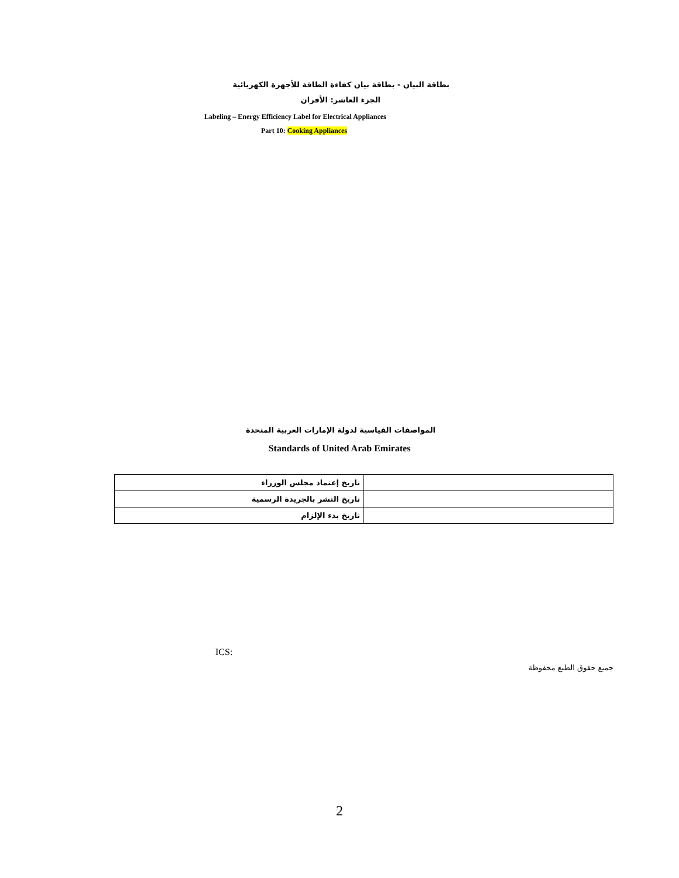بطاقة البيان - بطاقة بيان كفاءة الطاقة للأجهزة الكهربائية
الجزء العاشر: الأفران
Labeling – Energy Efficiency Label for Electrical Appliances
Part 10: Cooking Appliances
المواصفات القياسية لدولة الإمارات العربية المتحدة
Standards of United Arab Emirates
| تاريخ إعتماد مجلس الوزراء | |
| تاريخ النشر بالجريدة الرسمية | |
| تاريخ بدء الإلزام | |
ICS:
جميع حقوق الطبع محفوظة
2